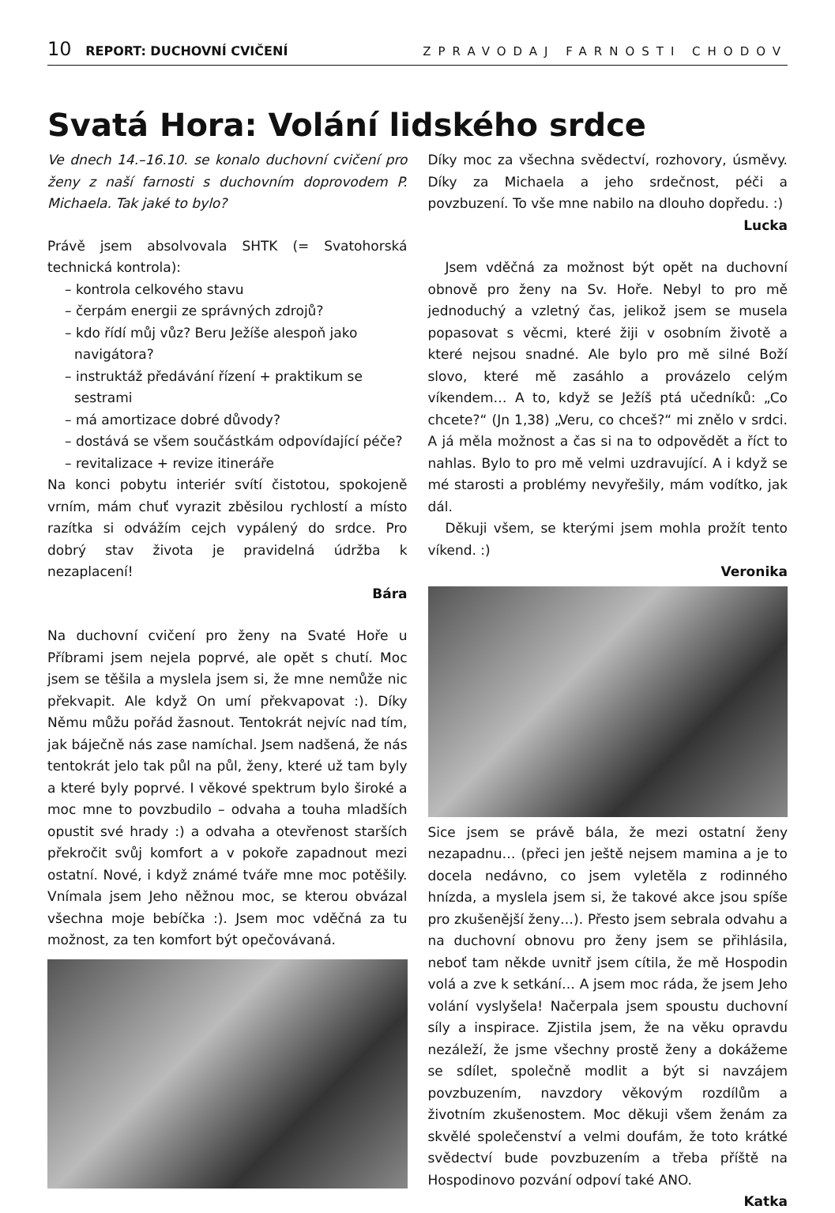10 REPORT: DUCHOVNÍ CVIČENÍ ZPRAVODAJ FARNOSTI CHODOV
Svatá Hora: Volání lidského srdce
Ve dnech 14.–16.10. se konalo duchovní cvičení pro ženy z naší farnosti s duchovním doprovodem P. Michaela. Tak jaké to bylo?
Právě jsem absolvovala SHTK (= Svatohorská technická kontrola):
– kontrola celkového stavu
– čerpám energii ze správných zdrojů?
– kdo řídí můj vůz? Beru Ježíše alespoň jako navigátora?
– instruktáž předávání řízení + praktikum se sestrami
– má amortizace dobré důvody?
– dostává se všem součástkám odpovídající péče?
– revitalizace + revize itineráře
Na konci pobytu interiér svítí čistotou, spokojeně vrním, mám chuť vyrazit zběsilou rychlostí a místo razítka si odvážím cejch vypálený do srdce. Pro dobrý stav života je pravidelná údržba k nezaplacení!
Bára
Na duchovní cvičení pro ženy na Svaté Hoře u Příbrami jsem nejela poprvé, ale opět s chutí. Moc jsem se těšila a myslela jsem si, že mne nemůže nic překvapit. Ale když On umí překvapovat :). Díky Němu můžu pořád žasnout. Tentokrát nejvíc nad tím, jak báječně nás zase namíchal. Jsem nadšená, že nás tentokrát jelo tak půl na půl, ženy, které už tam byly a které byly poprvé. I věkové spektrum bylo široké a moc mne to povzbudilo – odvaha a touha mladších opustit své hrady :) a odvaha a otevřenost starších překročit svůj komfort a v pokoře zapadnout mezi ostatní. Nové, i když známé tváře mne moc potěšily. Vnímala jsem Jeho něžnou moc, se kterou obvázal všechna moje bebíčka :). Jsem moc vděčná za tu možnost, za ten komfort být opečovávaná.
Díky moc za všechna svědectví, rozhovory, úsměvy. Díky za Michaela a jeho srdečnost, péči a povzbuzení. To vše mne nabilo na dlouho dopředu. :)
Lucka
Jsem vděčná za možnost být opět na duchovní obnově pro ženy na Sv. Hoře. Nebyl to pro mě jednoduchý a vzletný čas, jelikož jsem se musela popasovat s věcmi, které žiji v osobním životě a které nejsou snadné. Ale bylo pro mě silné Boží slovo, které mě zasáhlo a provázelo celým víkendem… A to, když se Ježíš ptá učedníků: „Co chcete?“ (Jn 1,38) „Veru, co chceš?“ mi znělo v srdci. A já měla možnost a čas si na to odpovědět a říct to nahlas. Bylo to pro mě velmi uzdravující. A i když se mé starosti a problémy nevyřešily, mám vodítko, jak dál.
Děkuji všem, se kterými jsem mohla prožít tento víkend. :)
Veronika
Sice jsem se právě bála, že mezi ostatní ženy nezapadnu… (přeci jen ještě nejsem mamina a je to docela nedávno, co jsem vyletěla z rodinného hnízda, a myslela jsem si, že takové akce jsou spíše pro zkušenější ženy…). Přesto jsem sebrala odvahu a na duchovní obnovu pro ženy jsem se přihlásila, neboť tam někde uvnitř jsem cítila, že mě Hospodin volá a zve k setkání… A jsem moc ráda, že jsem Jeho volání vyslyšela! Načerpala jsem spoustu duchovní síly a inspirace. Zjistila jsem, že na věku opravdu nezáleží, že jsme všechny prostě ženy a dokážeme se sdílet, společně modlit a být si navzájem povzbuzením, navzdory věkovým rozdílům a životním zkušenostem. Moc děkuji všem ženám za skvělé společenství a velmi doufám, že toto krátké svědectví bude povzbuzením a třeba příště na Hospodinovo pozvání odpoví také ANO.
Katka